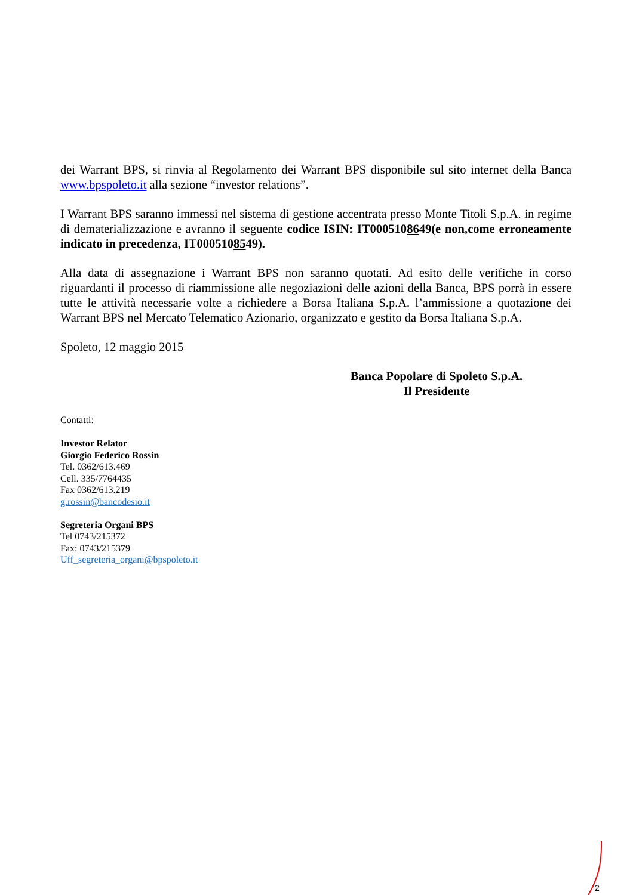dei Warrant BPS, si rinvia al Regolamento dei Warrant BPS disponibile sul sito internet della Banca www.bpspoleto.it alla sezione “investor relations”.
I Warrant BPS saranno immessi nel sistema di gestione accentrata presso Monte Titoli S.p.A. in regime di dematerializzazione e avranno il seguente codice ISIN: IT0005108649(e non,come erroneamente indicato in precedenza, IT0005108549).
Alla data di assegnazione i Warrant BPS non saranno quotati. Ad esito delle verifiche in corso riguardanti il processo di riammissione alle negoziazioni delle azioni della Banca, BPS porrà in essere tutte le attività necessarie volte a richiedere a Borsa Italiana S.p.A. l’ammissione a quotazione dei Warrant BPS nel Mercato Telematico Azionario, organizzato e gestito da Borsa Italiana S.p.A.
Spoleto, 12 maggio 2015
Banca Popolare di Spoleto S.p.A.
Il Presidente
Contatti:
Investor Relator
Giorgio Federico Rossin
Tel. 0362/613.469
Cell. 335/7764435
Fax 0362/613.219
g.rossin@bancodesio.it
Segreteria Organi BPS
Tel 0743/215372
Fax: 0743/215379
Uff_segreteria_organi@bpspoleto.it
2